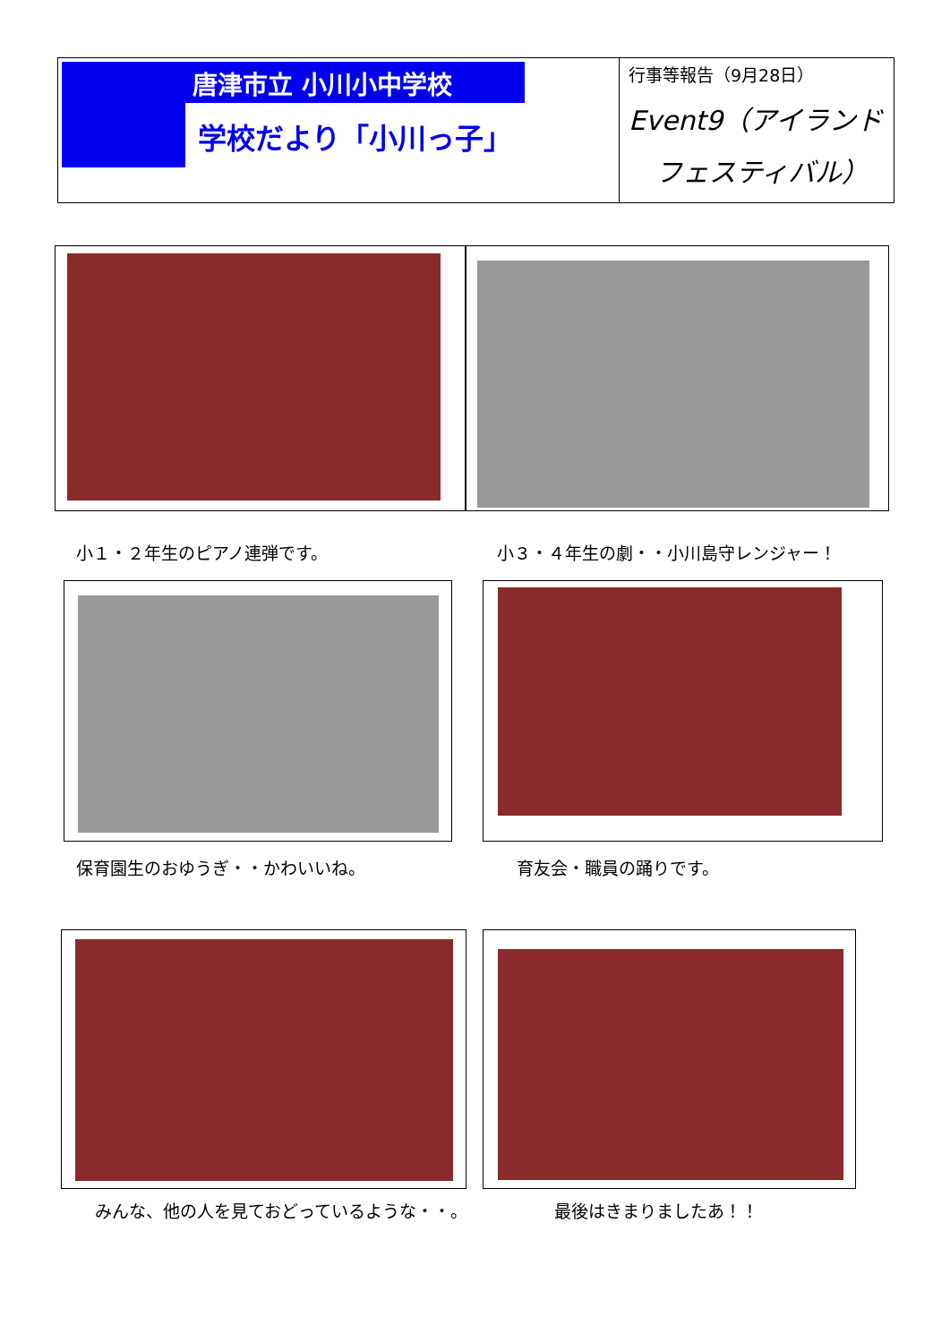唐津市立 小川小中学校
学校だより「小川っ子」
行事等報告（9月28日）
Event9（アイランド
フェスティバル）
小１・２年生のピアノ連弾です。
小３・４年生の劇・・小川島守レンジャー！
保育園生のおゆうぎ・・かわいいね。 育友会・職員の踊りです。
みんな、他の人を見ておどっているような・・。
最後はきまりましたあ！！